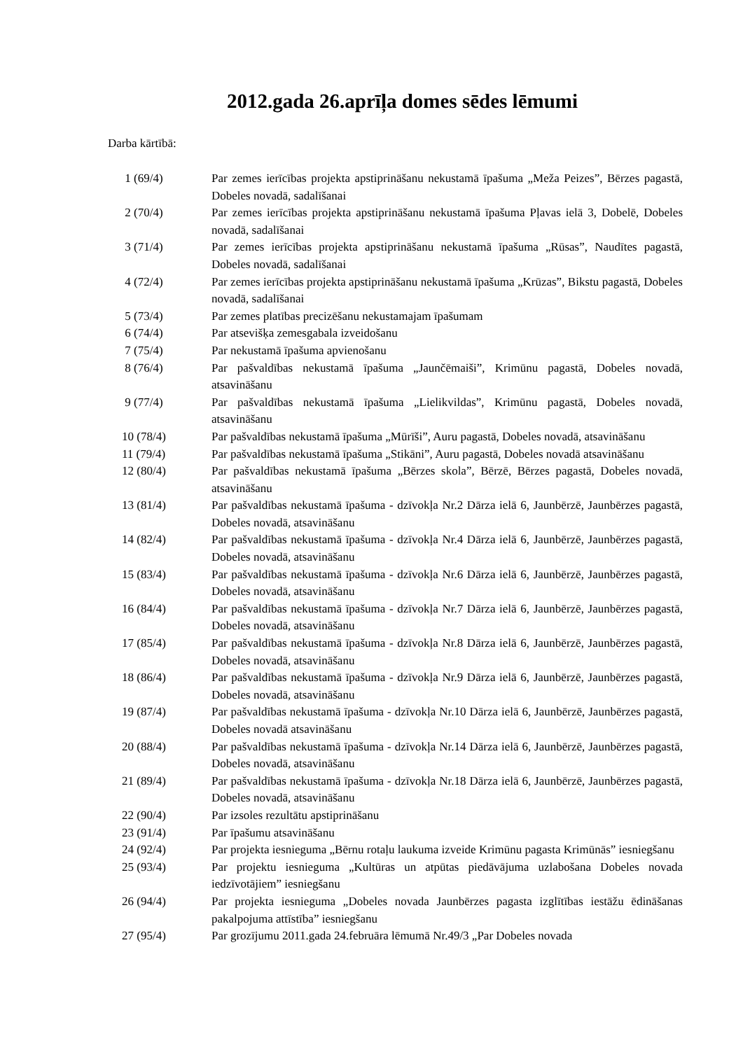2012.gada 26.aprīļa domes sēdes lēmumi
Darba kārtībā:
| 1 (69/4) | Par zemes ierīcības projekta apstiprināšanu nekustamā īpašuma „Meža Peizes”, Bērzes pagastā, Dobeles novadā, sadalīšanai |
| 2 (70/4) | Par zemes ierīcības projekta apstiprināšanu nekustamā īpašuma Pļavas ielā 3, Dobelē, Dobeles novadā, sadalīšanai |
| 3 (71/4) | Par zemes ierīcības projekta apstiprināšanu nekustamā īpašuma „Rūsas”, Naudītes pagastā, Dobeles novadā, sadalīšanai |
| 4 (72/4) | Par zemes ierīcības projekta apstiprināšanu nekustamā īpašuma „Krūzas”, Bikstu pagastā, Dobeles novadā, sadalīšanai |
| 5 (73/4) | Par zemes platības precizēšanu nekustamajam īpašumam |
| 6 (74/4) | Par atsevišķa zemesgabala izveidošanu |
| 7 (75/4) | Par nekustamā īpašuma apvienošanu |
| 8 (76/4) | Par pašvaldības nekustamā īpašuma „Jaunčēmaiši”, Krimūnu pagastā, Dobeles novadā, atsavināšanu |
| 9 (77/4) | Par pašvaldības nekustamā īpašuma „Lielikvildas”, Krimūnu pagastā, Dobeles novadā, atsavināšanu |
| 10 (78/4) | Par pašvaldības nekustamā īpašuma „Mūrīši”, Auru pagastā, Dobeles novadā, atsavināšanu |
| 11 (79/4) | Par pašvaldības nekustamā īpašuma „Stikāni”, Auru pagastā, Dobeles novadā atsavināšanu |
| 12 (80/4) | Par pašvaldības nekustamā īpašuma „Bērzes skola”, Bērzē, Bērzes pagastā, Dobeles novadā, atsavināšanu |
| 13 (81/4) | Par pašvaldības nekustamā īpašuma - dzīvokļa Nr.2 Dārza ielā 6, Jaunbērzē, Jaunbērzes pagastā, Dobeles novadā, atsavināšanu |
| 14 (82/4) | Par pašvaldības nekustamā īpašuma - dzīvokļa Nr.4 Dārza ielā 6, Jaunbērzē, Jaunbērzes pagastā, Dobeles novadā, atsavināšanu |
| 15 (83/4) | Par pašvaldības nekustamā īpašuma - dzīvokļa Nr.6 Dārza ielā 6, Jaunbērzē, Jaunbērzes pagastā, Dobeles novadā, atsavināšanu |
| 16 (84/4) | Par pašvaldības nekustamā īpašuma - dzīvokļa Nr.7 Dārza ielā 6, Jaunbērzē, Jaunbērzes pagastā, Dobeles novadā, atsavināšanu |
| 17 (85/4) | Par pašvaldības nekustamā īpašuma - dzīvokļa Nr.8 Dārza ielā 6, Jaunbērzē, Jaunbērzes pagastā, Dobeles novadā, atsavināšanu |
| 18 (86/4) | Par pašvaldības nekustamā īpašuma - dzīvokļa Nr.9 Dārza ielā 6, Jaunbērzē, Jaunbērzes pagastā, Dobeles novadā, atsavināšanu |
| 19 (87/4) | Par pašvaldības nekustamā īpašuma - dzīvokļa Nr.10 Dārza ielā 6, Jaunbērzē, Jaunbērzes pagastā, Dobeles novadā atsavināšanu |
| 20 (88/4) | Par pašvaldības nekustamā īpašuma - dzīvokļa Nr.14 Dārza ielā 6, Jaunbērzē, Jaunbērzes pagastā, Dobeles novadā, atsavināšanu |
| 21 (89/4) | Par pašvaldības nekustamā īpašuma - dzīvokļa Nr.18 Dārza ielā 6, Jaunbērzē, Jaunbērzes pagastā, Dobeles novadā, atsavināšanu |
| 22 (90/4) | Par izsoles rezultātu apstiprināšanu |
| 23 (91/4) | Par īpašumu atsavināšanu |
| 24 (92/4) | Par projekta iesnieguma „Bērnu rotaļu laukuma izveide Krimūnu pagasta Krimūnās” iesniegšanu |
| 25 (93/4) | Par projektu iesnieguma „Kultūras un atpūtas piedāvājuma uzlabošana Dobeles novada iedzīvotājiem” iesniegšanu |
| 26 (94/4) | Par projekta iesnieguma „Dobeles novada Jaunbērzes pagasta izglītības iestāžu ēdināšanas pakalpojuma attīstība” iesniegšanu |
| 27 (95/4) | Par grozījumu 2011.gada 24.februāra lēmumā Nr.49/3 „Par Dobeles novada |